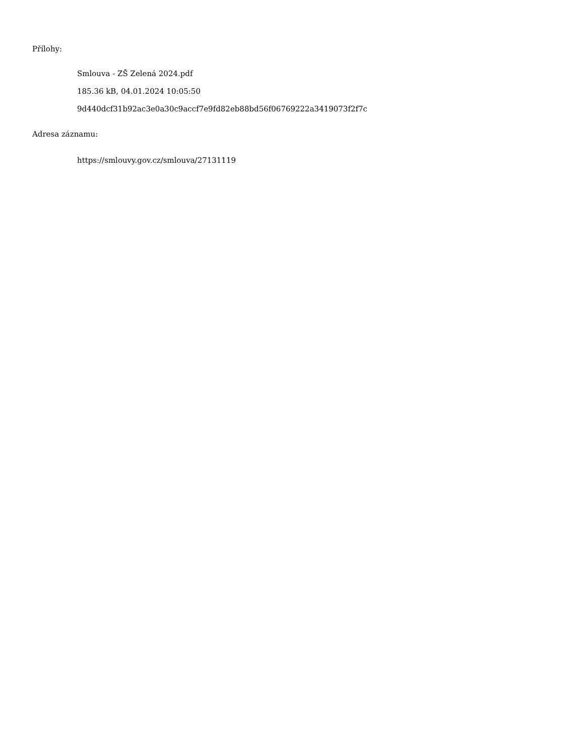Přílohy:
Smlouva - ZŠ Zelená 2024.pdf
185.36 kB, 04.01.2024 10:05:50
9d440dcf31b92ac3e0a30c9accf7e9fd82eb88bd56f06769222a3419073f2f7c
Adresa záznamu:
https://smlouvy.gov.cz/smlouva/27131119